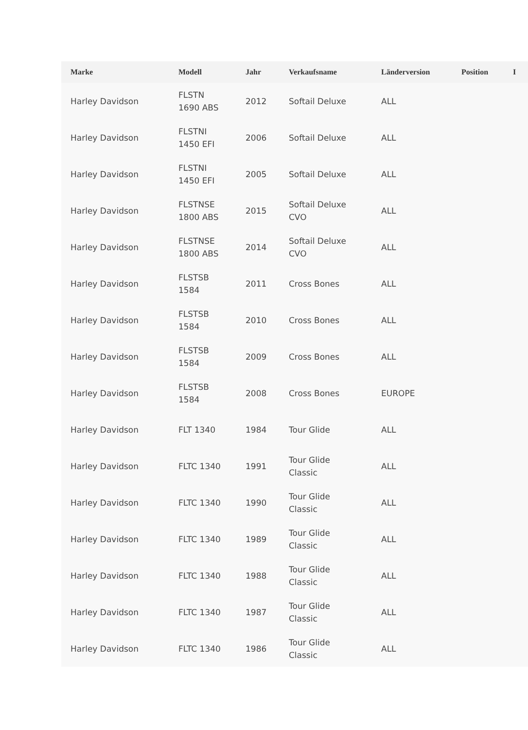| Marke | Modell | Jahr | Verkaufsname | Länderversion | Position | I |
| --- | --- | --- | --- | --- | --- | --- |
| Harley Davidson | FLSTN 1690 ABS | 2012 | Softail Deluxe | ALL | | |
| Harley Davidson | FLSTNI 1450 EFI | 2006 | Softail Deluxe | ALL | | |
| Harley Davidson | FLSTNI 1450 EFI | 2005 | Softail Deluxe | ALL | | |
| Harley Davidson | FLSTNSE 1800 ABS | 2015 | Softail Deluxe CVO | ALL | | |
| Harley Davidson | FLSTNSE 1800 ABS | 2014 | Softail Deluxe CVO | ALL | | |
| Harley Davidson | FLSTSB 1584 | 2011 | Cross Bones | ALL | | |
| Harley Davidson | FLSTSB 1584 | 2010 | Cross Bones | ALL | | |
| Harley Davidson | FLSTSB 1584 | 2009 | Cross Bones | ALL | | |
| Harley Davidson | FLSTSB 1584 | 2008 | Cross Bones | EUROPE | | |
| Harley Davidson | FLT 1340 | 1984 | Tour Glide | ALL | | |
| Harley Davidson | FLTC 1340 | 1991 | Tour Glide Classic | ALL | | |
| Harley Davidson | FLTC 1340 | 1990 | Tour Glide Classic | ALL | | |
| Harley Davidson | FLTC 1340 | 1989 | Tour Glide Classic | ALL | | |
| Harley Davidson | FLTC 1340 | 1988 | Tour Glide Classic | ALL | | |
| Harley Davidson | FLTC 1340 | 1987 | Tour Glide Classic | ALL | | |
| Harley Davidson | FLTC 1340 | 1986 | Tour Glide Classic | ALL | | |